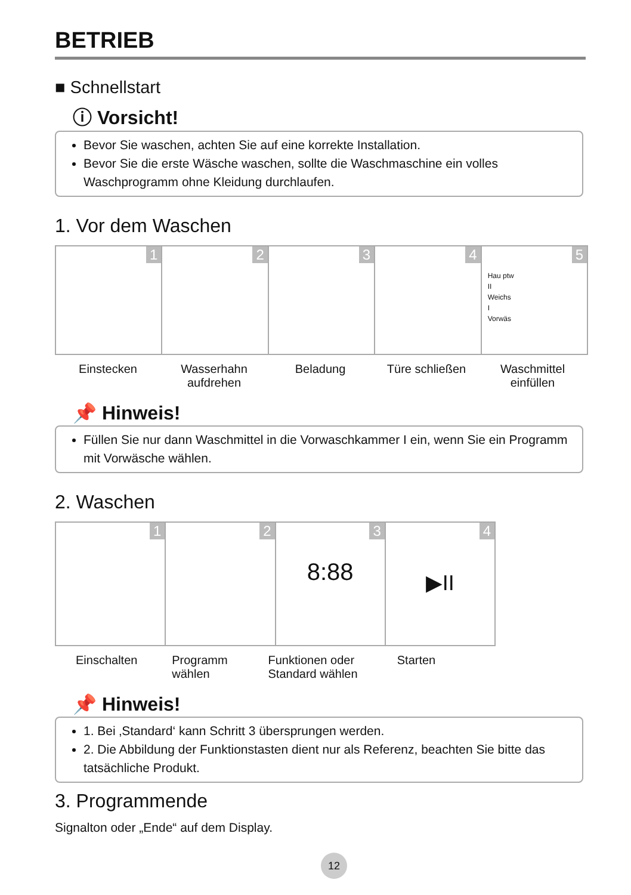BETRIEB
■ Schnellstart
ⓘ Vorsicht!
Bevor Sie waschen, achten Sie auf eine korrekte Installation.
Bevor Sie die erste Wäsche waschen, sollte die Waschmaschine ein volles Waschprogramm ohne Kleidung durchlaufen.
1. Vor dem Waschen
1
2
3
4
5
Hau ptw
II
Weichs
I
Vorwäs
Einstecken Wasserhahn aufdrehen Beladung Türe schließen Waschmittel einfüllen
📌 Hinweis!
Füllen Sie nur dann Waschmittel in die Vorwaschkammer I ein, wenn Sie ein Programm mit Vorwäsche wählen.
2. Waschen
1
2
3
8:88
4
▶II
Einschalten Programm wählen Funktionen oder Standard wählen
Starten
📌 Hinweis!
1. Bei ‚Standard‘ kann Schritt 3 übersprungen werden.
2. Die Abbildung der Funktionstasten dient nur als Referenz, beachten Sie bitte das tatsächliche Produkt.
3. Programmende
Signalton oder „Ende“ auf dem Display.
12